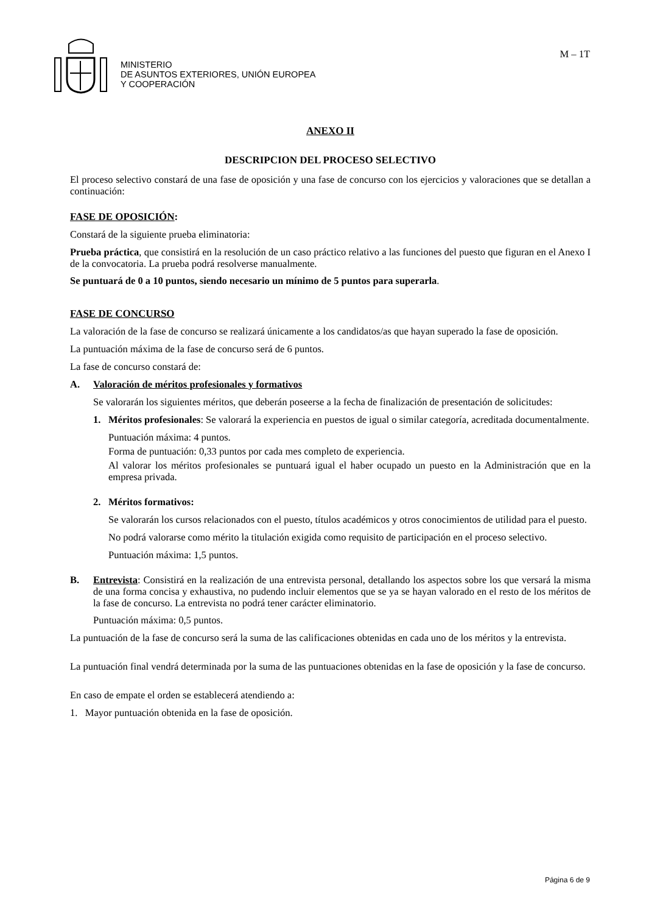MINISTERIO
DE ASUNTOS EXTERIORES, UNIÓN EUROPEA
Y COOPERACIÓN
M – 1T
ANEXO II
DESCRIPCION DEL PROCESO SELECTIVO
El proceso selectivo constará de una fase de oposición y una fase de concurso con los ejercicios y valoraciones que se detallan a continuación:
FASE DE OPOSICIÓN:
Constará de la siguiente prueba eliminatoria:
Prueba práctica, que consistirá en la resolución de un caso práctico relativo a las funciones del puesto que figuran en el Anexo I de la convocatoria. La prueba podrá resolverse manualmente.
Se puntuará de 0 a 10 puntos, siendo necesario un mínimo de 5 puntos para superarla.
FASE DE CONCURSO
La valoración de la fase de concurso se realizará únicamente a los candidatos/as que hayan superado la fase de oposición.
La puntuación máxima de la fase de concurso será de 6 puntos.
La fase de concurso constará de:
A. Valoración de méritos profesionales y formativos
Se valorarán los siguientes méritos, que deberán poseerse a la fecha de finalización de presentación de solicitudes:
1. Méritos profesionales: Se valorará la experiencia en puestos de igual o similar categoría, acreditada documentalmente.
Puntuación máxima: 4 puntos.
Forma de puntuación: 0,33 puntos por cada mes completo de experiencia.
Al valorar los méritos profesionales se puntuará igual el haber ocupado un puesto en la Administración que en la empresa privada.
2. Méritos formativos:
Se valorarán los cursos relacionados con el puesto, títulos académicos y otros conocimientos de utilidad para el puesto.
No podrá valorarse como mérito la titulación exigida como requisito de participación en el proceso selectivo.
Puntuación máxima: 1,5 puntos.
B. Entrevista: Consistirá en la realización de una entrevista personal, detallando los aspectos sobre los que versará la misma de una forma concisa y exhaustiva, no pudendo incluir elementos que se ya se hayan valorado en el resto de los méritos de la fase de concurso. La entrevista no podrá tener carácter eliminatorio.
Puntuación máxima: 0,5 puntos.
La puntuación de la fase de concurso será la suma de las calificaciones obtenidas en cada uno de los méritos y la entrevista.
La puntuación final vendrá determinada por la suma de las puntuaciones obtenidas en la fase de oposición y la fase de concurso.
En caso de empate el orden se establecerá atendiendo a:
1. Mayor puntuación obtenida en la fase de oposición.
Página 6 de 9